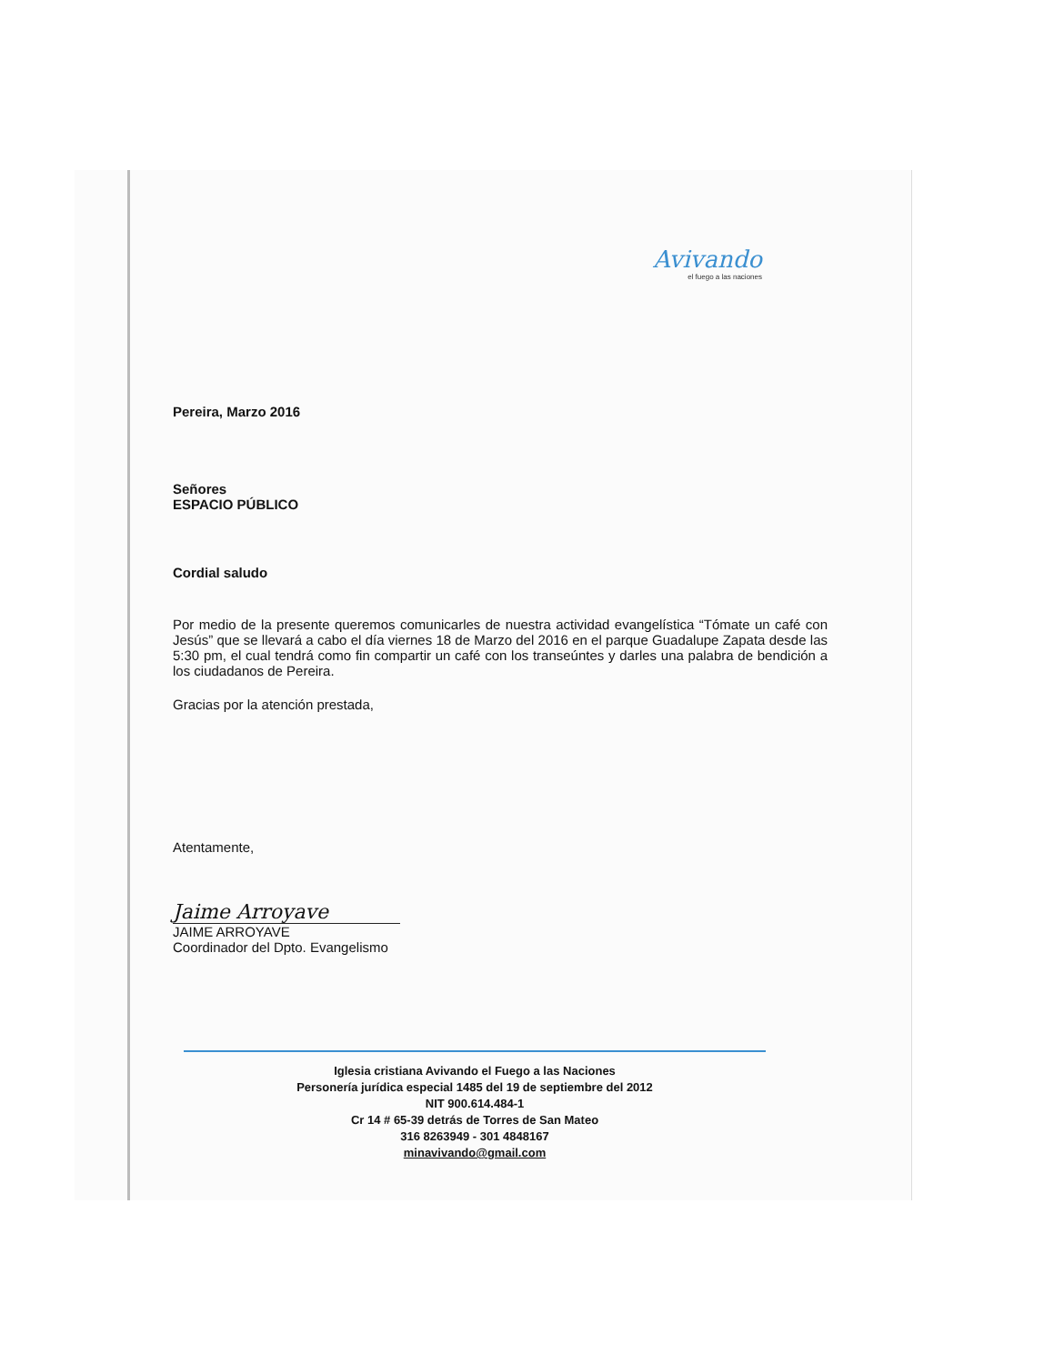Avivando
el fuego a las naciones
Pereira, Marzo 2016
Señores
ESPACIO PÚBLICO
Cordial saludo
Por medio de la presente queremos comunicarles de nuestra actividad evangelística “Tómate un café con Jesús” que se llevará a cabo el día viernes 18 de Marzo del 2016 en el parque Guadalupe Zapata desde las 5:30 pm, el cual tendrá como fin compartir un café con los transeúntes y darles una palabra de bendición a los ciudadanos de Pereira.
Gracias por la atención prestada,
Atentamente,
Jaime Arroyave
JAIME ARROYAVE
Coordinador del Dpto. Evangelismo
Iglesia cristiana Avivando el Fuego a las Naciones
Personería jurídica especial 1485 del 19 de septiembre del 2012
NIT 900.614.484-1
Cr 14 # 65-39 detrás de Torres de San Mateo
316 8263949 - 301 4848167
minavivando@gmail.com